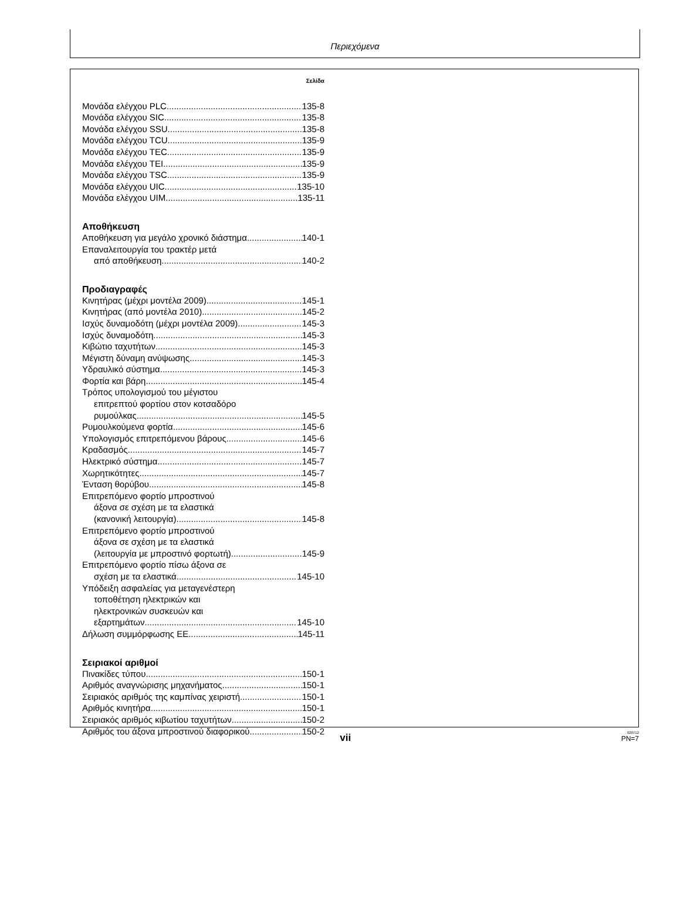Περιεχόμενα
Σελίδα
Μονάδα ελέγχου PLC 135-8
Μονάδα ελέγχου SIC 135-8
Μονάδα ελέγχου SSU 135-8
Μονάδα ελέγχου TCU 135-9
Μονάδα ελέγχου TEC 135-9
Μονάδα ελέγχου TEI 135-9
Μονάδα ελέγχου TSC 135-9
Μονάδα ελέγχου UIC 135-10
Μονάδα ελέγχου UIM 135-11
Αποθήκευση
Αποθήκευση για μεγάλο χρονικό διάστημα 140-1
Επαναλειτουργία του τρακτέρ μετά
από αποθήκευση 140-2
Προδιαγραφές
Κινητήρας (μέχρι μοντέλα 2009) 145-1
Κινητήρας (από μοντέλα 2010) 145-2
Ισχύς δυναμοδότη (μέχρι μοντέλα 2009) 145-3
Ισχύς δυναμοδότη 145-3
Κιβώτιο ταχυτήτων 145-3
Μέγιστη δύναμη ανύψωσης 145-3
Υδραυλικό σύστημα 145-3
Φορτία και βάρη 145-4
Τρόπος υπολογισμού του μέγιστου
επιτρεπτού φορτίου στον κοτσαδόρο
ρυμούλκας 145-5
Ρυμουλκούμενα φορτία 145-6
Υπολογισμός επιτρεπόμενου βάρους 145-6
Κραδασμός 145-7
Ηλεκτρικό σύστημα 145-7
Χωρητικότητες 145-7
Ένταση θορύβου 145-8
Επιτρεπόμενο φορτίο μπροστινού
άξονα σε σχέση με τα ελαστικά
(κανονική λειτουργία) 145-8
Επιτρεπόμενο φορτίο μπροστινού
άξονα σε σχέση με τα ελαστικά
(λειτουργία με μπροστινό φορτωτή) 145-9
Επιτρεπόμενο φορτίο πίσω άξονα σε
σχέση με τα ελαστικά 145-10
Υπόδειξη ασφαλείας για μεταγενέστερη
τοποθέτηση ηλεκτρικών και
ηλεκτρονικών συσκευών και
εξαρτημάτων 145-10
Δήλωση συμμόρφωσης ΕΕ 145-11
Σειριακοί αριθμοί
Πινακίδες τύπου 150-1
Αριθμός αναγνώρισης μηχανήματος 150-1
Σειριακός αριθμός της καμπίνας χειριστή 150-1
Αριθμός κινητήρα 150-1
Σειριακός αριθμός κιβωτίου ταχυτήτων 150-2
Αριθμός του άξονα μπροστινού διαφορικού 150-2
vii
020712
PN=7